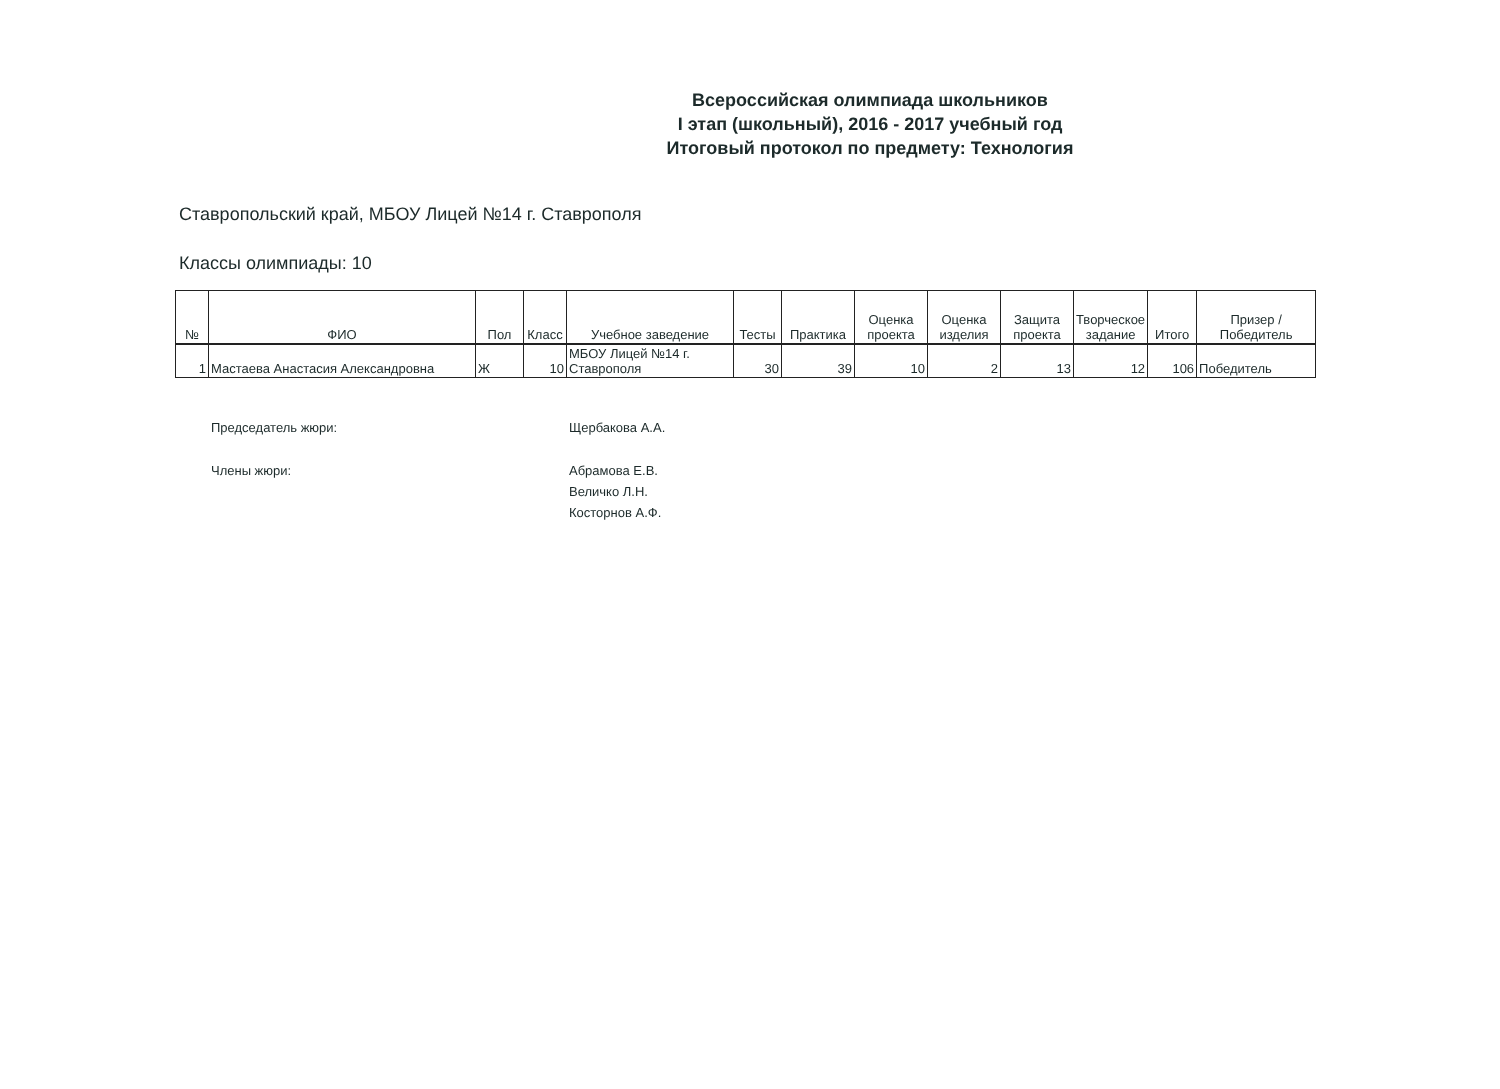Всероссийская олимпиада школьников
I этап (школьный), 2016 - 2017 учебный год
Итоговый протокол по предмету: Технология
Ставропольский край, МБОУ Лицей №14 г. Ставрополя
Классы олимпиады: 10
| № | ФИО | Пол | Класс | Учебное заведение | Тесты | Практика | Оценка проекта | Оценка изделия | Защита проекта | Творческое задание | Итого | Призер / Победитель |
| --- | --- | --- | --- | --- | --- | --- | --- | --- | --- | --- | --- | --- |
| 1 | Мастаева Анастасия Александровна | Ж | 10 | МБОУ Лицей №14 г. Ставрополя | 30 | 39 | 10 | 2 | 13 | 12 | 106 | Победитель |
Председатель жюри:
Щербакова А.А.
Члены жюри:
Абрамова Е.В.
Величко Л.Н.
Косторнов А.Ф.